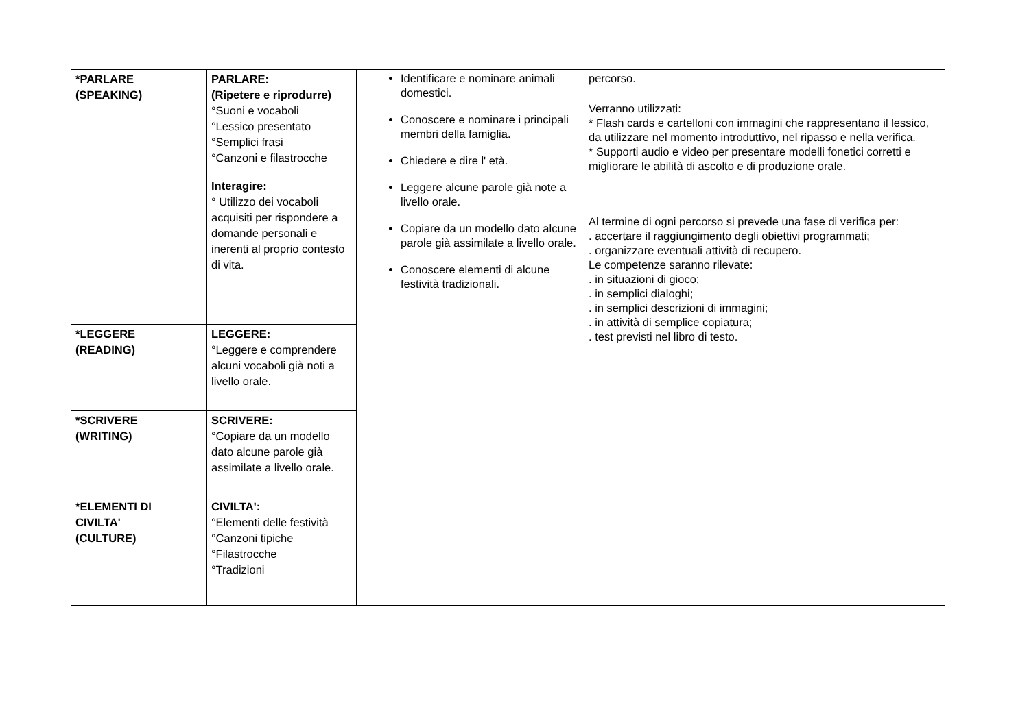| *PARLARE (SPEAKING) | PARLARE: (Ripetere e riprodurre) °Suoni e vocaboli °Lessico presentato °Semplici frasi °Canzoni e filastrocche Interagire: ° Utilizzo dei vocaboli acquisiti per rispondere a domande personali e inerenti al proprio contesto di vita. | Identificare e nominare animali domestici. Conoscere e nominare i principali membri della famiglia. Chiedere e dire l' età. Leggere alcune parole già note a livello orale. Copiare da un modello dato alcune parole già assimilate a livello orale. Conoscere elementi di alcune festività tradizionali. | percorso. Verranno utilizzati: * Flash cards e cartelloni con immagini che rappresentano il lessico, da utilizzare nel momento introduttivo, nel ripasso e nella verifica. * Supporti audio e video per presentare modelli fonetici corretti e migliorare le abilità di ascolto e di produzione orale. Al termine di ogni percorso si prevede una fase di verifica per: . accertare il raggiungimento degli obiettivi programmati; . organizzare eventuali attività di recupero. Le competenze saranno rilevate: . in situazioni di gioco; . in semplici dialoghi; . in semplici descrizioni di immagini; . in attività di semplice copiatura; . test previsti nel libro di testo. |
| *LEGGERE (READING) | LEGGERE: °Leggere e comprendere alcuni vocaboli già noti a livello orale. | | |
| *SCRIVERE (WRITING) | SCRIVERE: °Copiare da un modello dato alcune parole già assimilate a livello orale. | | |
| *ELEMENTI DI CIVILTA' (CULTURE) | CIVILTA': °Elementi delle festività °Canzoni tipiche °Filastrocche °Tradizioni | | |